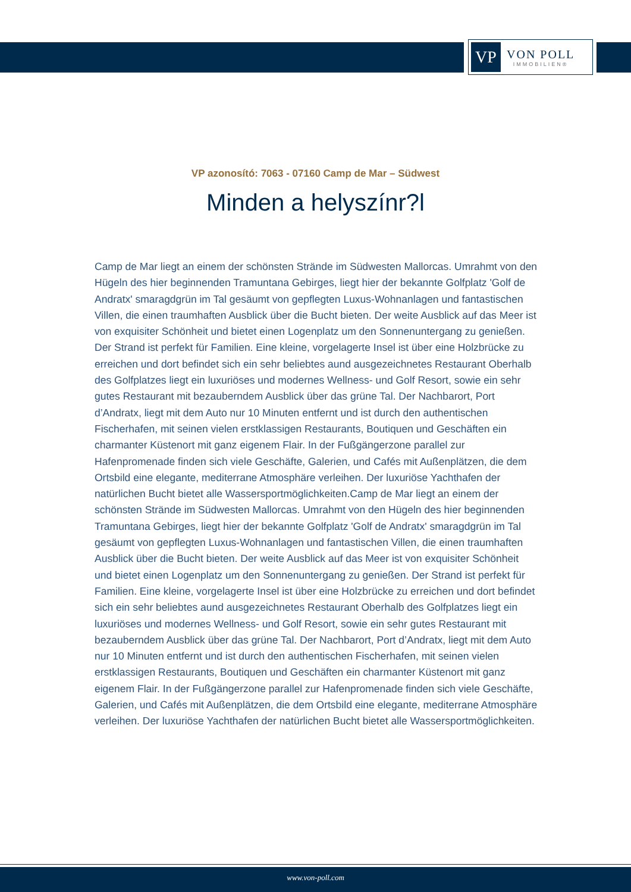VP
VON POLL
IMMOBILIEN®
VP azonosító: 7063 - 07160 Camp de Mar – Südwest
Minden a helyszínr?l
Camp de Mar liegt an einem der schönsten Strände im Südwesten Mallorcas. Umrahmt von den Hügeln des hier beginnenden Tramuntana Gebirges, liegt hier der bekannte Golfplatz 'Golf de Andratx' smaragdgrün im Tal gesäumt von gepflegten Luxus-Wohnanlagen und fantastischen Villen, die einen traumhaften Ausblick über die Bucht bieten. Der weite Ausblick auf das Meer ist von exquisiter Schönheit und bietet einen Logenplatz um den Sonnenuntergang zu genießen. Der Strand ist perfekt für Familien. Eine kleine, vorgelagerte Insel ist über eine Holzbrücke zu erreichen und dort befindet sich ein sehr beliebtes aund ausgezeichnetes Restaurant Oberhalb des Golfplatzes liegt ein luxuriöses und modernes Wellness- und Golf Resort, sowie ein sehr gutes Restaurant mit bezauberndem Ausblick über das grüne Tal. Der Nachbarort, Port d’Andratx, liegt mit dem Auto nur 10 Minuten entfernt und ist durch den authentischen Fischerhafen, mit seinen vielen erstklassigen Restaurants, Boutiquen und Geschäften ein charmanter Küstenort mit ganz eigenem Flair. In der Fußgängerzone parallel zur Hafenpromenade finden sich viele Geschäfte, Galerien, und Cafés mit Außenplätzen, die dem Ortsbild eine elegante, mediterrane Atmosphäre verleihen. Der luxuriöse Yachthafen der natürlichen Bucht bietet alle Wassersportmöglichkeiten.Camp de Mar liegt an einem der schönsten Strände im Südwesten Mallorcas. Umrahmt von den Hügeln des hier beginnenden Tramuntana Gebirges, liegt hier der bekannte Golfplatz 'Golf de Andratx' smaragdgrün im Tal gesäumt von gepflegten Luxus-Wohnanlagen und fantastischen Villen, die einen traumhaften Ausblick über die Bucht bieten. Der weite Ausblick auf das Meer ist von exquisiter Schönheit und bietet einen Logenplatz um den Sonnenuntergang zu genießen. Der Strand ist perfekt für Familien. Eine kleine, vorgelagerte Insel ist über eine Holzbrücke zu erreichen und dort befindet sich ein sehr beliebtes aund ausgezeichnetes Restaurant Oberhalb des Golfplatzes liegt ein luxuriöses und modernes Wellness- und Golf Resort, sowie ein sehr gutes Restaurant mit bezauberndem Ausblick über das grüne Tal. Der Nachbarort, Port d’Andratx, liegt mit dem Auto nur 10 Minuten entfernt und ist durch den authentischen Fischerhafen, mit seinen vielen erstklassigen Restaurants, Boutiquen und Geschäften ein charmanter Küstenort mit ganz eigenem Flair. In der Fußgängerzone parallel zur Hafenpromenade finden sich viele Geschäfte, Galerien, und Cafés mit Außenplätzen, die dem Ortsbild eine elegante, mediterrane Atmosphäre verleihen. Der luxuriöse Yachthafen der natürlichen Bucht bietet alle Wassersportmöglichkeiten.
www.von-poll.com